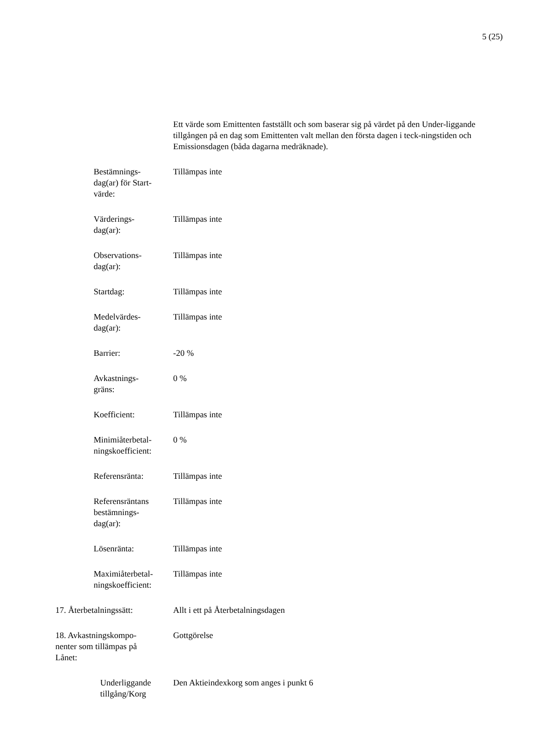5 (25)
Ett värde som Emittenten fastställt och som baserar sig på värdet på den Under-liggande tillgången på en dag som Emittenten valt mellan den första dagen i teck-ningstiden och Emissionsdagen (båda dagarna medräknade).
Bestämnings-
dag(ar) för Start-
värde:
Tillämpas inte
Värderings-
dag(ar):
Tillämpas inte
Observations-
dag(ar):
Tillämpas inte
Startdag: Tillämpas inte
Medelvärdes-
dag(ar):
Tillämpas inte
Barrier: -20 %
Avkastnings-
gräns:
0 %
Koefficient: Tillämpas inte
Minimiåterbetal-
ningskoefficient:
0 %
Referensränta: Tillämpas inte
Referensräntans
bestämnings-
dag(ar):
Tillämpas inte
Lösenränta: Tillämpas inte
Maximiåterbetal-
ningskoefficient:
Tillämpas inte
17. Återbetalningssätt: Allt i ett på Återbetalningsdagen
18. Avkastningskompo-
nenter som tillämpas på
Lånet:
Gottgörelse
Underliggande
tillgång/Korg
Den Aktieindexkorg som anges i punkt 6